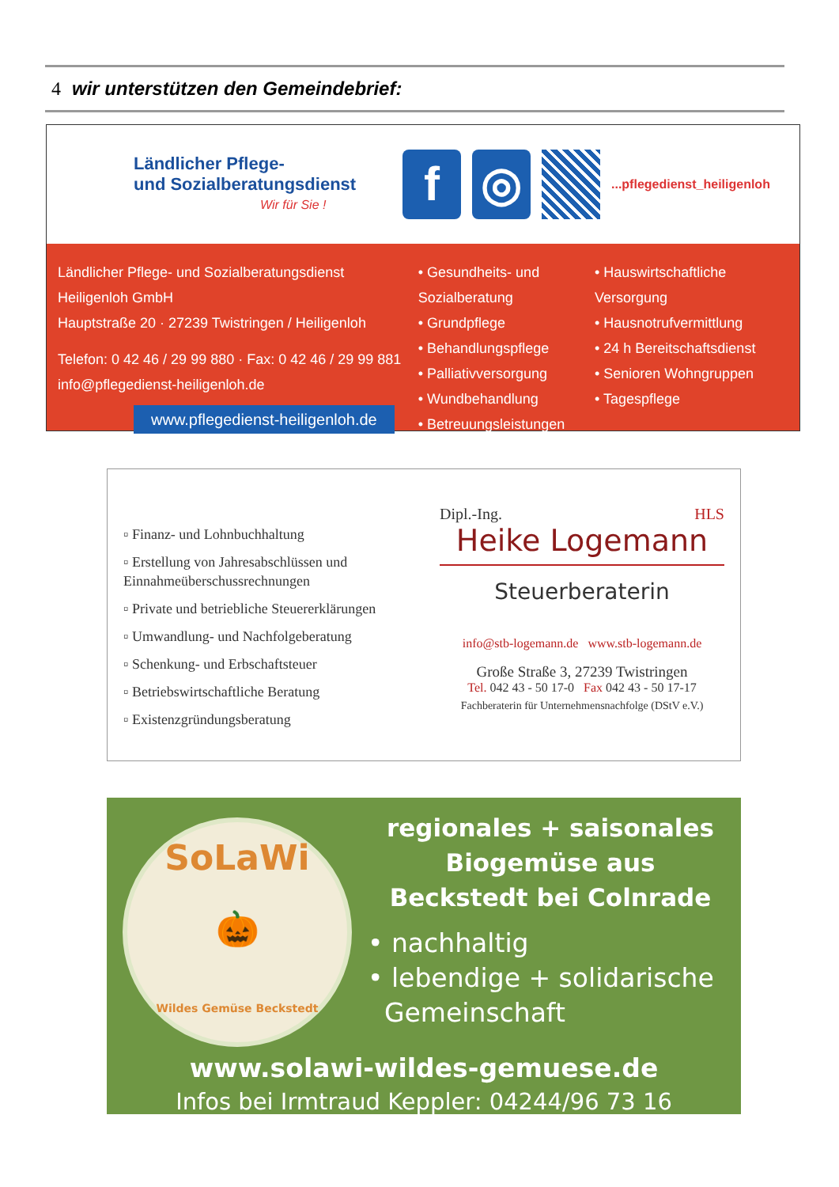4 wir unterstützen den Gemeindebrief:
Ländlicher Pflege-
und Sozialberatungsdienst
Wir für Sie !
f ◎
...pflegedienst_heiligenloh
Ländlicher Pflege- und Sozialberatungsdienst Heiligenloh GmbH
Hauptstraße 20 · 27239 Twistringen / Heiligenloh
Telefon: 0 42 46 / 29 99 880 · Fax: 0 42 46 / 29 99 881
info@pflegedienst-heiligenloh.de
www.pflegedienst-heiligenloh.de
• Gesundheits- und Sozialberatung
• Grundpflege
• Behandlungspflege
• Palliativversorgung
• Wundbehandlung
• Betreuungsleistungen
• Hauswirtschaftliche Versorgung
• Hausnotrufvermittlung
• 24 h Bereitschaftsdienst
• Senioren Wohngruppen
• Tagespflege
▫ Finanz- und Lohnbuchhaltung
▫ Erstellung von Jahresabschlüssen und Einnahmeüberschussrechnungen
▫ Private und betriebliche Steuererklärungen
▫ Umwandlung- und Nachfolgeberatung
▫ Schenkung- und Erbschaftsteuer
▫ Betriebswirtschaftliche Beratung
▫ Existenzgründungsberatung
Dipl.-Ing. HLS
Heike Logemann
Steuerberaterin
info@stb-logemann.de www.stb-logemann.de
Große Straße 3, 27239 Twistringen
Tel. 042 43 - 50 17-0 Fax 042 43 - 50 17-17
Fachberaterin für Unternehmensnachfolge (DStV e.V.)
SoLaWi
🎃
Wildes Gemüse Beckstedt
regionales + saisonales
Biogemüse aus
Beckstedt bei Colnrade
• nachhaltig
• lebendige + solidarische
Gemeinschaft
www.solawi-wildes-gemuese.de
Infos bei Irmtraud Keppler: 04244/96 73 16